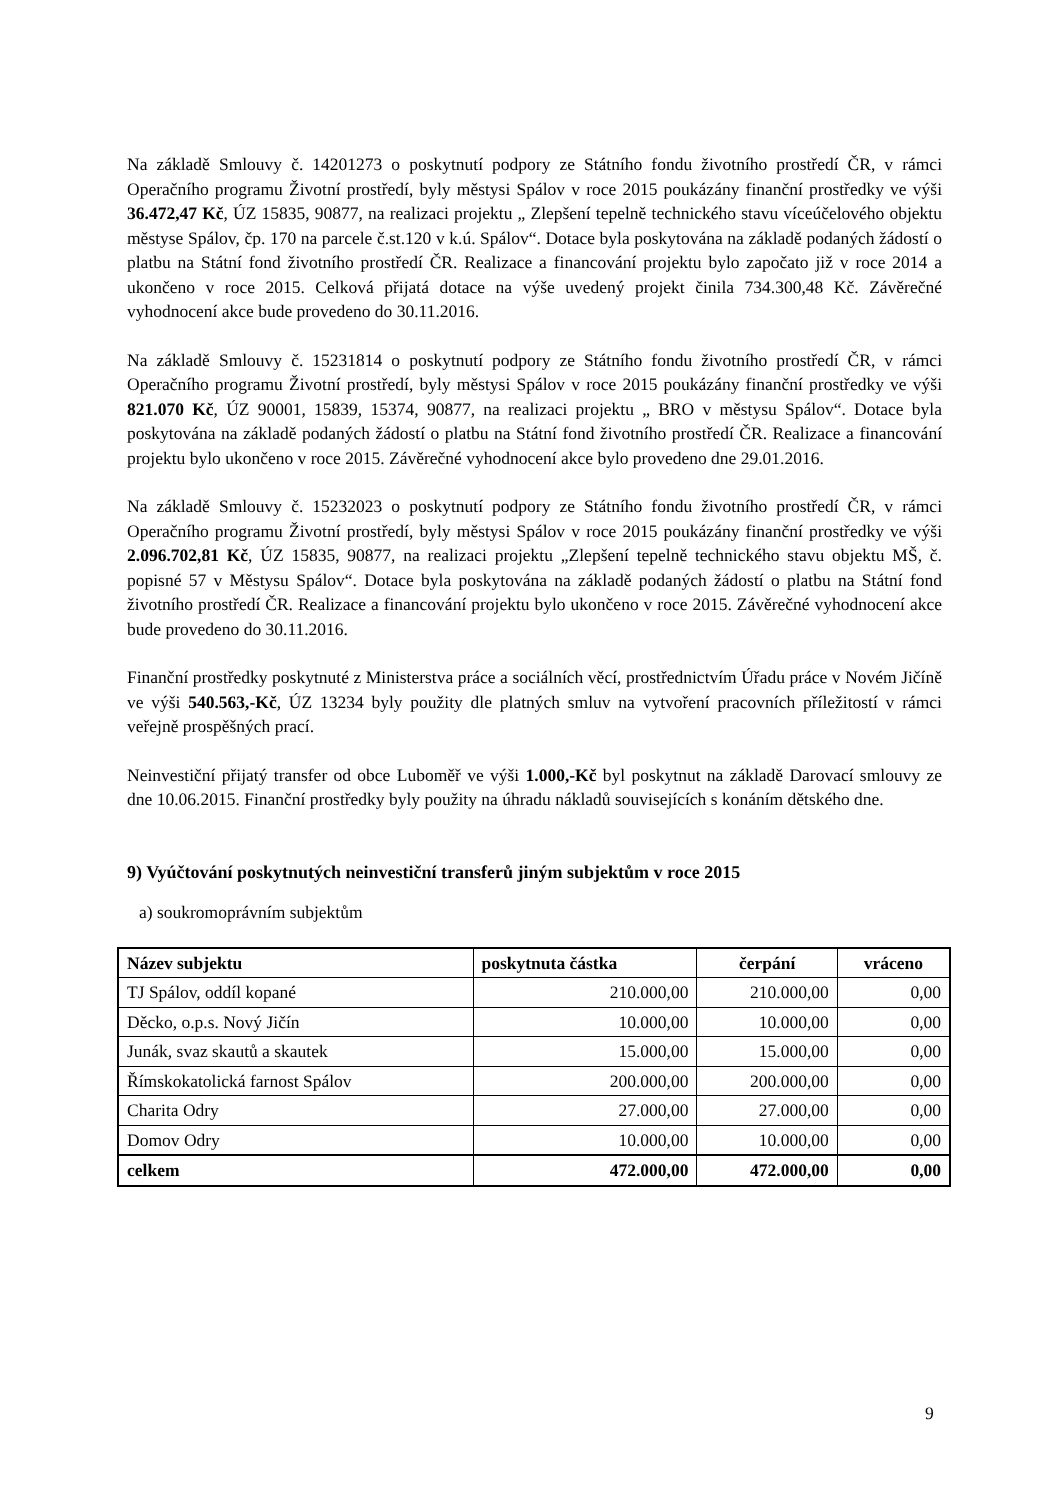Na základě Smlouvy č. 14201273 o poskytnutí podpory ze Státního fondu životního prostředí ČR, v rámci Operačního programu Životní prostředí, byly městysi Spálov v roce 2015 poukázány finanční prostředky ve výši 36.472,47 Kč, ÚZ 15835, 90877, na realizaci projektu „ Zlepšení tepelně technického stavu víceúčelového objektu městyse Spálov, čp. 170 na parcele č.st.120 v k.ú. Spálov“. Dotace byla poskytována na základě podaných žádostí o platbu na Státní fond životního prostředí ČR. Realizace a financování projektu bylo započato již v roce 2014 a ukončeno v roce 2015. Celková přijatá dotace na výše uvedený projekt činila 734.300,48 Kč. Závěrečné vyhodnocení akce bude provedeno do 30.11.2016.
Na základě Smlouvy č. 15231814 o poskytnutí podpory ze Státního fondu životního prostředí ČR, v rámci Operačního programu Životní prostředí, byly městysi Spálov v roce 2015 poukázány finanční prostředky ve výši 821.070 Kč, ÚZ 90001, 15839, 15374, 90877, na realizaci projektu „ BRO v městysu Spálov“. Dotace byla poskytována na základě podaných žádostí o platbu na Státní fond životního prostředí ČR. Realizace a financování projektu bylo ukončeno v roce 2015. Závěrečné vyhodnocení akce bylo provedeno dne 29.01.2016.
Na základě Smlouvy č. 15232023 o poskytnutí podpory ze Státního fondu životního prostředí ČR, v rámci Operačního programu Životní prostředí, byly městysi Spálov v roce 2015 poukázány finanční prostředky ve výši 2.096.702,81 Kč, ÚZ 15835, 90877, na realizaci projektu „Zlepšení tepelně technického stavu objektu MŠ, č. popisné 57 v Městysu Spálov“. Dotace byla poskytována na základě podaných žádostí o platbu na Státní fond životního prostředí ČR. Realizace a financování projektu bylo ukončeno v roce 2015. Závěrečné vyhodnocení akce bude provedeno do 30.11.2016.
Finanční prostředky poskytnuté z Ministerstva práce a sociálních věcí, prostřednictvím Úřadu práce v Novém Jičíně ve výši 540.563,-Kč, ÚZ 13234 byly použity dle platných smluv na vytvoření pracovních příležitostí v rámci veřejně prospěšných prací.
Neinvestiční přijatý transfer od obce Luboměř ve výši 1.000,-Kč byl poskytnut na základě Darovací smlouvy ze dne 10.06.2015. Finanční prostředky byly použity na úhradu nákladů souvisejících s konáním dětského dne.
9) Vyúčtování poskytnutých neinvestiční transferů jiným subjektům v roce 2015
a) soukromoprávním subjektům
| Název subjektu | poskytnuta částka | čerpání | vráceno |
| --- | --- | --- | --- |
| TJ Spálov, oddíl kopané | 210.000,00 | 210.000,00 | 0,00 |
| Děcko, o.p.s. Nový Jičín | 10.000,00 | 10.000,00 | 0,00 |
| Junák, svaz skautů a skautek | 15.000,00 | 15.000,00 | 0,00 |
| Římskokatolická farnost Spálov | 200.000,00 | 200.000,00 | 0,00 |
| Charita Odry | 27.000,00 | 27.000,00 | 0,00 |
| Domov Odry | 10.000,00 | 10.000,00 | 0,00 |
| celkem | 472.000,00 | 472.000,00 | 0,00 |
9